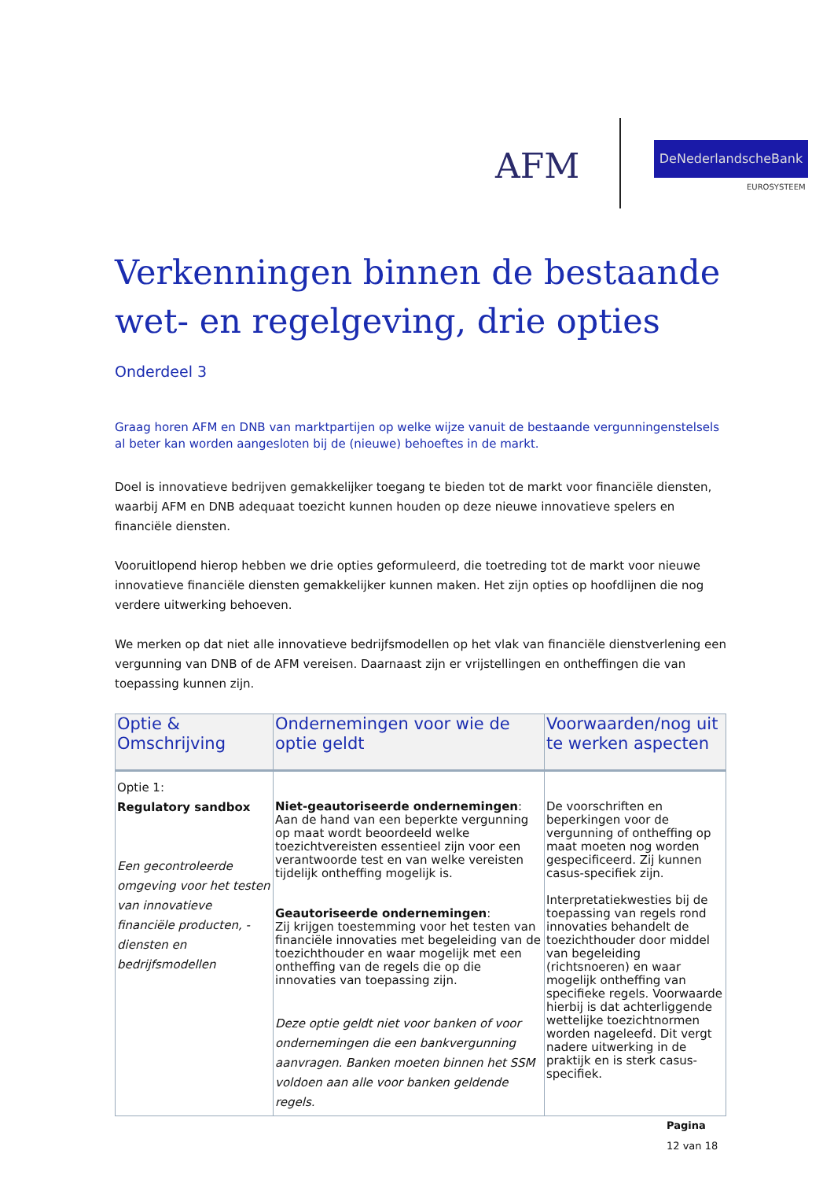AFM DeNederlandscheBank
EUROSYSTEEM
Verkenningen binnen de bestaande wet- en regelgeving, drie opties
Onderdeel 3
Graag horen AFM en DNB van marktpartijen op welke wijze vanuit de bestaande vergunningenstelsels al beter kan worden aangesloten bij de (nieuwe) behoeftes in de markt.
Doel is innovatieve bedrijven gemakkelijker toegang te bieden tot de markt voor financiële diensten, waarbij AFM en DNB adequaat toezicht kunnen houden op deze nieuwe innovatieve spelers en financiële diensten.
Vooruitlopend hierop hebben we drie opties geformuleerd, die toetreding tot de markt voor nieuwe innovatieve financiële diensten gemakkelijker kunnen maken. Het zijn opties op hoofdlijnen die nog verdere uitwerking behoeven.
We merken op dat niet alle innovatieve bedrijfsmodellen op het vlak van financiële dienstverlening een vergunning van DNB of de AFM vereisen. Daarnaast zijn er vrijstellingen en ontheffingen die van toepassing kunnen zijn.
| Optie & Omschrijving | Ondernemingen voor wie de optie geldt | Voorwaarden/nog uit te werken aspecten |
| --- | --- | --- |
| Optie 1: Regulatory sandbox Een gecontroleerde omgeving voor het testen van innovatieve financiële producten, -diensten en bedrijfsmodellen | Niet-geautoriseerde ondernemingen : Aan de hand van een beperkte vergunning op maat wordt beoordeeld welke toezichtvereisten essentieel zijn voor een verantwoorde test en van welke vereisten tijdelijk ontheffing mogelijk is. Geautoriseerde ondernemingen : Zij krijgen toestemming voor het testen van financiële innovaties met begeleiding van de toezichthouder en waar mogelijk met een ontheffing van de regels die op die innovaties van toepassing zijn. Deze optie geldt niet voor banken of voor ondernemingen die een bankvergunning aanvragen. Banken moeten binnen het SSM voldoen aan alle voor banken geldende regels. | De voorschriften en beperkingen voor de vergunning of ontheffing op maat moeten nog worden gespecificeerd. Zij kunnen casus-specifiek zijn. Interpretatiekwesties bij de toepassing van regels rond innovaties behandelt de toezichthouder door middel van begeleiding (richtsnoeren) en waar mogelijk ontheffing van specifieke regels. Voorwaarde hierbij is dat achterliggende wettelijke toezichtnormen worden nageleefd. Dit vergt nadere uitwerking in de praktijk en is sterk casus-specifiek. |
Pagina
12 van 18